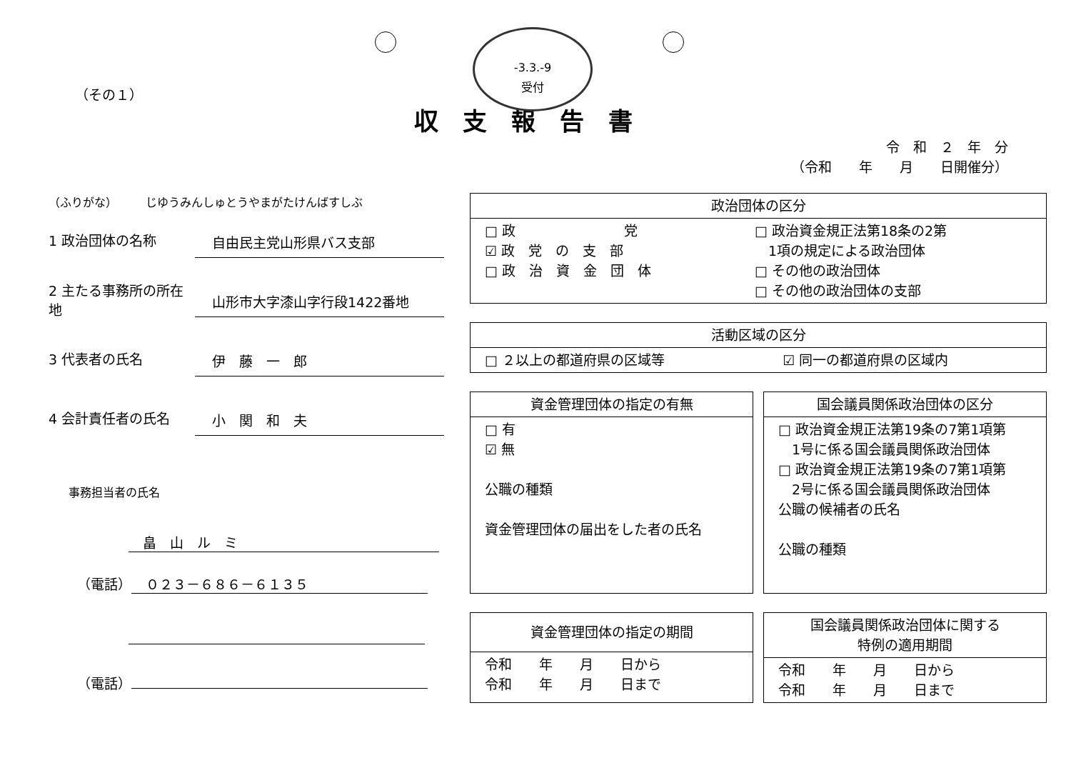-3.3.-9
受付
（その１）
収支報告書
令　和　２　年　分
（令和　　年　　月　　日開催分）
（ふりがな）　　　じゆうみんしゅとうやまがたけんばすしぶ
1 政治団体の名称
自由民主党山形県バス支部
2 主たる事務所の所在地
山形市大字漆山字行段1422番地
3 代表者の氏名
伊　藤　一　郎
4 会計責任者の氏名
小　関　和　夫
事務担当者の氏名
畠　山　ル　ミ
（電話） ０２３－６８６－６１３５
（電話）
| 政治団体の区分 | |
| --- | --- |
| □ 政 党 ☑ 政 党 の 支 部 □ 政 治 資 金 団 体 | □ 政治資金規正法第18条の2第 1項の規定による政治団体 □ その他の政治団体 □ その他の政治団体の支部 |
| 活動区域の区分 | |
| --- | --- |
| □ ２以上の都道府県の区域等 | ☑ 同一の都道府県の区域内 |
| 資金管理団体の指定の有無 |
| --- |
| □ 有 ☑ 無 公職の種類 資金管理団体の届出をした者の氏名 |
| 国会議員関係政治団体の区分 |
| --- |
| □ 政治資金規正法第19条の7第1項第 1号に係る国会議員関係政治団体 □ 政治資金規正法第19条の7第1項第 2号に係る国会議員関係政治団体 公職の候補者の氏名 公職の種類 |
| 資金管理団体の指定の期間 |
| --- |
| 令和 年 月 日から 令和 年 月 日まで |
| 国会議員関係政治団体に関する 特例の適用期間 |
| --- |
| 令和 年 月 日から 令和 年 月 日まで |